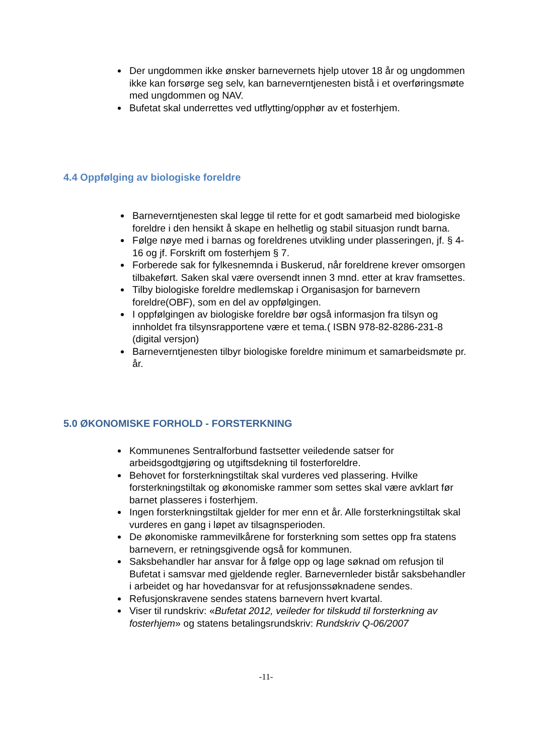Der ungdommen ikke ønsker barnevernets hjelp utover 18 år og ungdommen ikke kan forsørge seg selv, kan barneverntjenesten bistå i et overføringsmøte med ungdommen og NAV.
Bufetat skal underrettes ved utflytting/opphør av et fosterhjem.
4.4 Oppfølging av biologiske foreldre
Barneverntjenesten skal legge til rette for et godt samarbeid med biologiske foreldre i den hensikt å skape en helhetlig og stabil situasjon rundt barna.
Følge nøye med i barnas og foreldrenes utvikling under plasseringen, jf. § 4-16 og jf. Forskrift om fosterhjem § 7.
Forberede sak for fylkesnemnda i Buskerud, når foreldrene krever omsorgen tilbakeført. Saken skal være oversendt innen 3 mnd. etter at krav framsettes.
Tilby biologiske foreldre medlemskap i Organisasjon for barnevern foreldre(OBF), som en del av oppfølgingen.
I oppfølgingen av biologiske foreldre bør også informasjon fra tilsyn og innholdet fra tilsynsrapportene være et tema.( ISBN 978-82-8286-231-8 (digital versjon)
Barneverntjenesten tilbyr biologiske foreldre minimum et samarbeidsmøte pr. år.
5.0 ØKONOMISKE FORHOLD - FORSTERKNING
Kommunenes Sentralforbund fastsetter veiledende satser for arbeidsgodtgjøring og utgiftsdekning til fosterforeldre.
Behovet for forsterkningstiltak skal vurderes ved plassering. Hvilke forsterkningstiltak og økonomiske rammer som settes skal være avklart før barnet plasseres i fosterhjem.
Ingen forsterkningstiltak gjelder for mer enn et år. Alle forsterkningstiltak skal vurderes en gang i løpet av tilsagnsperioden.
De økonomiske rammevilkårene for forsterkning som settes opp fra statens barnevern, er retningsgivende også for kommunen.
Saksbehandler har ansvar for å følge opp og lage søknad om refusjon til Bufetat i samsvar med gjeldende regler. Barnevernleder bistår saksbehandler i arbeidet og har hovedansvar for at refusjonssøknadene sendes.
Refusjonskravene sendes statens barnevern hvert kvartal.
Viser til rundskriv: «Bufetat 2012, veileder for tilskudd til forsterkning av fosterhjem» og statens betalingsrundskriv: Rundskriv Q-06/2007
-11-